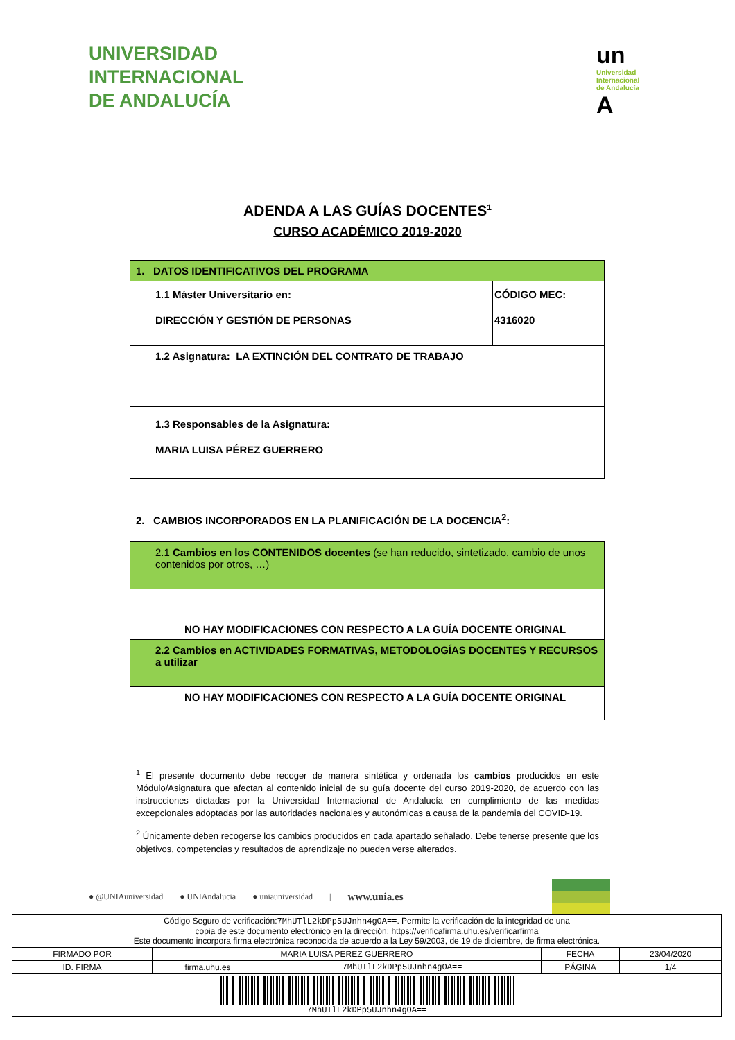UNIVERSIDAD
INTERNACIONAL
DE ANDALUCÍA
un
Universidad
Internacional
de Andalucía
A
ADENDA A LAS GUÍAS DOCENTES<sup>1</sup>
CURSO ACADÉMICO 2019-2020
| 1. DATOS IDENTIFICATIVOS DEL PROGRAMA | |
| 1.1 Máster Universitario en: DIRECCIÓN Y GESTIÓN DE PERSONAS | CÓDIGO MEC: 4316020 |
| 1.2 Asignatura: LA EXTINCIÓN DEL CONTRATO DE TRABAJO | |
| 1.3 Responsables de la Asignatura: MARIA LUISA PÉREZ GUERRERO | |
2. CAMBIOS INCORPORADOS EN LA PLANIFICACIÓN DE LA DOCENCIA<sup>2</sup>:
| 2.1 Cambios en los CONTENIDOS docentes (se han reducido, sintetizado, cambio de unos contenidos por otros, …) |
| NO HAY MODIFICACIONES CON RESPECTO A LA GUÍA DOCENTE ORIGINAL |
| 2.2 Cambios en ACTIVIDADES FORMATIVAS, METODOLOGÍAS DOCENTES Y RECURSOS a utilizar |
| NO HAY MODIFICACIONES CON RESPECTO A LA GUÍA DOCENTE ORIGINAL |
<sup>1</sup> El presente documento debe recoger de manera sintética y ordenada los cambios producidos en este Módulo/Asignatura que afectan al contenido inicial de su guía docente del curso 2019-2020, de acuerdo con las instrucciones dictadas por la Universidad Internacional de Andalucía en cumplimiento de las medidas excepcionales adoptadas por las autoridades nacionales y autonómicas a causa de la pandemia del COVID-19.
<sup>2</sup> Únicamente deben recogerse los cambios producidos en cada apartado señalado. Debe tenerse presente que los objetivos, competencias y resultados de aprendizaje no pueden verse alterados.
● @UNIAuniversidad ● UNIAndalucia ● uniauniversidad | www.unia.es
| Código Seguro de verificación: 7MhUTlL2kDPp5UJnhn4gOA== . Permite la verificación de la integridad de una copia de este documento electrónico en la dirección: https://verificafirma.uhu.es/verificarfirma Este documento incorpora firma electrónica reconocida de acuerdo a la Ley 59/2003, de 19 de diciembre, de firma electrónica. | | | | |
| FIRMADO POR | MARIA LUISA PEREZ GUERRERO | | FECHA | 23/04/2020 |
| ID. FIRMA | firma.uhu.es | 7MhUTlL2kDPp5UJnhn4gOA== | PÁGINA | 1/4 |
| 7MhUTlL2kDPp5UJnhn4gOA== | | | | |